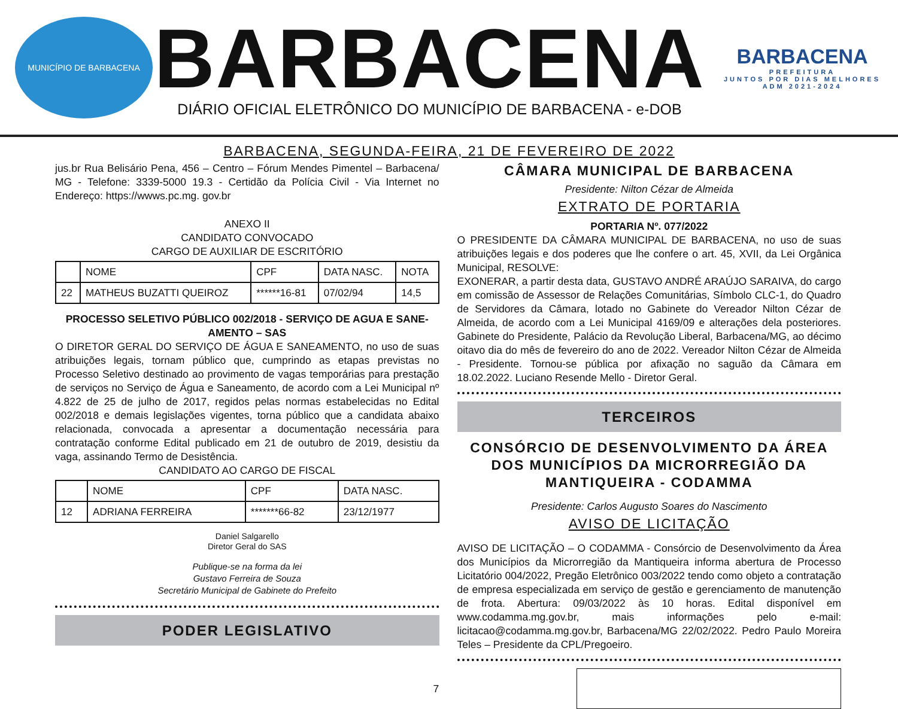MUNICÍPIO DE BARBACENA
BARBACENA
DIÁRIO OFICIAL ELETRÔNICO DO MUNICÍPIO DE BARBACENA - e-DOB
BARBACENA
PREFEITURA
JUNTOS POR DIAS MELHORES
ADM 2021-2024
BARBACENA, SEGUNDA-FEIRA, 21 DE FEVEREIRO DE 2022
jus.br Rua Belisário Pena, 456 – Centro – Fórum Mendes Pimentel – Barbacena/ MG - Telefone: 3339-5000 19.3 - Certidão da Polícia Civil - Via Internet no Endereço: https://wwws.pc.mg. gov.br
ANEXO II
CANDIDATO CONVOCADO
CARGO DE AUXILIAR DE ESCRITÓRIO
| | NOME | CPF | DATA NASC. | NOTA |
| 22 | MATHEUS BUZATTI QUEIROZ | ******16-81 | 07/02/94 | 14,5 |
PROCESSO SELETIVO PÚBLICO 002/2018 - SERVIÇO DE AGUA E SANE-AMENTO – SAS
O DIRETOR GERAL DO SERVIÇO DE ÁGUA E SANEAMENTO, no uso de suas atribuições legais, tornam público que, cumprindo as etapas previstas no Processo Seletivo destinado ao provimento de vagas temporárias para prestação de serviços no Serviço de Água e Saneamento, de acordo com a Lei Municipal nº 4.822 de 25 de julho de 2017, regidos pelas normas estabelecidas no Edital 002/2018 e demais legislações vigentes, torna público que a candidata abaixo relacionada, convocada a apresentar a documentação necessária para contratação conforme Edital publicado em 21 de outubro de 2019, desistiu da vaga, assinando Termo de Desistência.
CANDIDATO AO CARGO DE FISCAL
| | NOME | CPF | DATA NASC. |
| 12 | ADRIANA FERREIRA | *******66-82 | 23/12/1977 |
Daniel Salgarello
Diretor Geral do SAS
Publique-se na forma da lei
Gustavo Ferreira de Souza
Secretário Municipal de Gabinete do Prefeito
PODER LEGISLATIVO
CÂMARA MUNICIPAL DE BARBACENA
Presidente: Nilton Cézar de Almeida
EXTRATO DE PORTARIA
PORTARIA Nº. 077/2022
O PRESIDENTE DA CÂMARA MUNICIPAL DE BARBACENA, no uso de suas atribuições legais e dos poderes que lhe confere o art. 45, XVII, da Lei Orgânica Municipal, RESOLVE:
EXONERAR, a partir desta data, GUSTAVO ANDRÉ ARAÚJO SARAIVA, do cargo em comissão de Assessor de Relações Comunitárias, Símbolo CLC-1, do Quadro de Servidores da Câmara, lotado no Gabinete do Vereador Nilton Cézar de Almeida, de acordo com a Lei Municipal 4169/09 e alterações dela posteriores. Gabinete do Presidente, Palácio da Revolução Liberal, Barbacena/MG, ao décimo oitavo dia do mês de fevereiro do ano de 2022. Vereador Nilton Cézar de Almeida - Presidente. Tornou-se pública por afixação no saguão da Câmara em 18.02.2022. Luciano Resende Mello - Diretor Geral.
TERCEIROS
CONSÓRCIO DE DESENVOLVIMENTO DA ÁREA DOS MUNICÍPIOS DA MICRORREGIÃO DA MANTIQUEIRA - CODAMMA
Presidente: Carlos Augusto Soares do Nascimento
AVISO DE LICITAÇÃO
AVISO DE LICITAÇÃO – O CODAMMA - Consórcio de Desenvolvimento da Área dos Municípios da Microrregião da Mantiqueira informa abertura de Processo Licitatório 004/2022, Pregão Eletrônico 003/2022 tendo como objeto a contratação de empresa especializada em serviço de gestão e gerenciamento de manutenção de frota. Abertura: 09/03/2022 às 10 horas. Edital disponível em www.codamma.mg.gov.br, mais informações pelo e-mail: licitacao@codamma.mg.gov.br, Barbacena/MG 22/02/2022. Pedro Paulo Moreira Teles – Presidente da CPL/Pregoeiro.
7